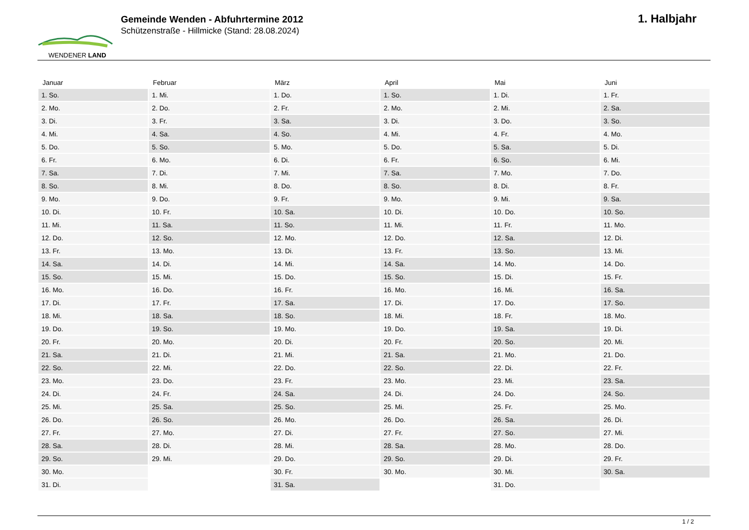WENDENER LAND
Gemeinde Wenden - Abfuhrtermine 2012
Schützenstraße - Hillmicke (Stand: 28.08.2024)
1. Halbjahr
| Januar | Februar | März | April | Mai | Juni |
| --- | --- | --- | --- | --- | --- |
| 1. So. | 1. Mi. | 1. Do. | 1. So. | 1. Di. | 1. Fr. |
| 2. Mo. | 2. Do. | 2. Fr. | 2. Mo. | 2. Mi. | 2. Sa. |
| 3. Di. | 3. Fr. | 3. Sa. | 3. Di. | 3. Do. | 3. So. |
| 4. Mi. | 4. Sa. | 4. So. | 4. Mi. | 4. Fr. | 4. Mo. |
| 5. Do. | 5. So. | 5. Mo. | 5. Do. | 5. Sa. | 5. Di. |
| 6. Fr. | 6. Mo. | 6. Di. | 6. Fr. | 6. So. | 6. Mi. |
| 7. Sa. | 7. Di. | 7. Mi. | 7. Sa. | 7. Mo. | 7. Do. |
| 8. So. | 8. Mi. | 8. Do. | 8. So. | 8. Di. | 8. Fr. |
| 9. Mo. | 9. Do. | 9. Fr. | 9. Mo. | 9. Mi. | 9. Sa. |
| 10. Di. | 10. Fr. | 10. Sa. | 10. Di. | 10. Do. | 10. So. |
| 11. Mi. | 11. Sa. | 11. So. | 11. Mi. | 11. Fr. | 11. Mo. |
| 12. Do. | 12. So. | 12. Mo. | 12. Do. | 12. Sa. | 12. Di. |
| 13. Fr. | 13. Mo. | 13. Di. | 13. Fr. | 13. So. | 13. Mi. |
| 14. Sa. | 14. Di. | 14. Mi. | 14. Sa. | 14. Mo. | 14. Do. |
| 15. So. | 15. Mi. | 15. Do. | 15. So. | 15. Di. | 15. Fr. |
| 16. Mo. | 16. Do. | 16. Fr. | 16. Mo. | 16. Mi. | 16. Sa. |
| 17. Di. | 17. Fr. | 17. Sa. | 17. Di. | 17. Do. | 17. So. |
| 18. Mi. | 18. Sa. | 18. So. | 18. Mi. | 18. Fr. | 18. Mo. |
| 19. Do. | 19. So. | 19. Mo. | 19. Do. | 19. Sa. | 19. Di. |
| 20. Fr. | 20. Mo. | 20. Di. | 20. Fr. | 20. So. | 20. Mi. |
| 21. Sa. | 21. Di. | 21. Mi. | 21. Sa. | 21. Mo. | 21. Do. |
| 22. So. | 22. Mi. | 22. Do. | 22. So. | 22. Di. | 22. Fr. |
| 23. Mo. | 23. Do. | 23. Fr. | 23. Mo. | 23. Mi. | 23. Sa. |
| 24. Di. | 24. Fr. | 24. Sa. | 24. Di. | 24. Do. | 24. So. |
| 25. Mi. | 25. Sa. | 25. So. | 25. Mi. | 25. Fr. | 25. Mo. |
| 26. Do. | 26. So. | 26. Mo. | 26. Do. | 26. Sa. | 26. Di. |
| 27. Fr. | 27. Mo. | 27. Di. | 27. Fr. | 27. So. | 27. Mi. |
| 28. Sa. | 28. Di. | 28. Mi. | 28. Sa. | 28. Mo. | 28. Do. |
| 29. So. | 29. Mi. | 29. Do. | 29. So. | 29. Di. | 29. Fr. |
| 30. Mo. | | 30. Fr. | 30. Mo. | 30. Mi. | 30. Sa. |
| 31. Di. | | 31. Sa. | | 31. Do. | |
1 / 2